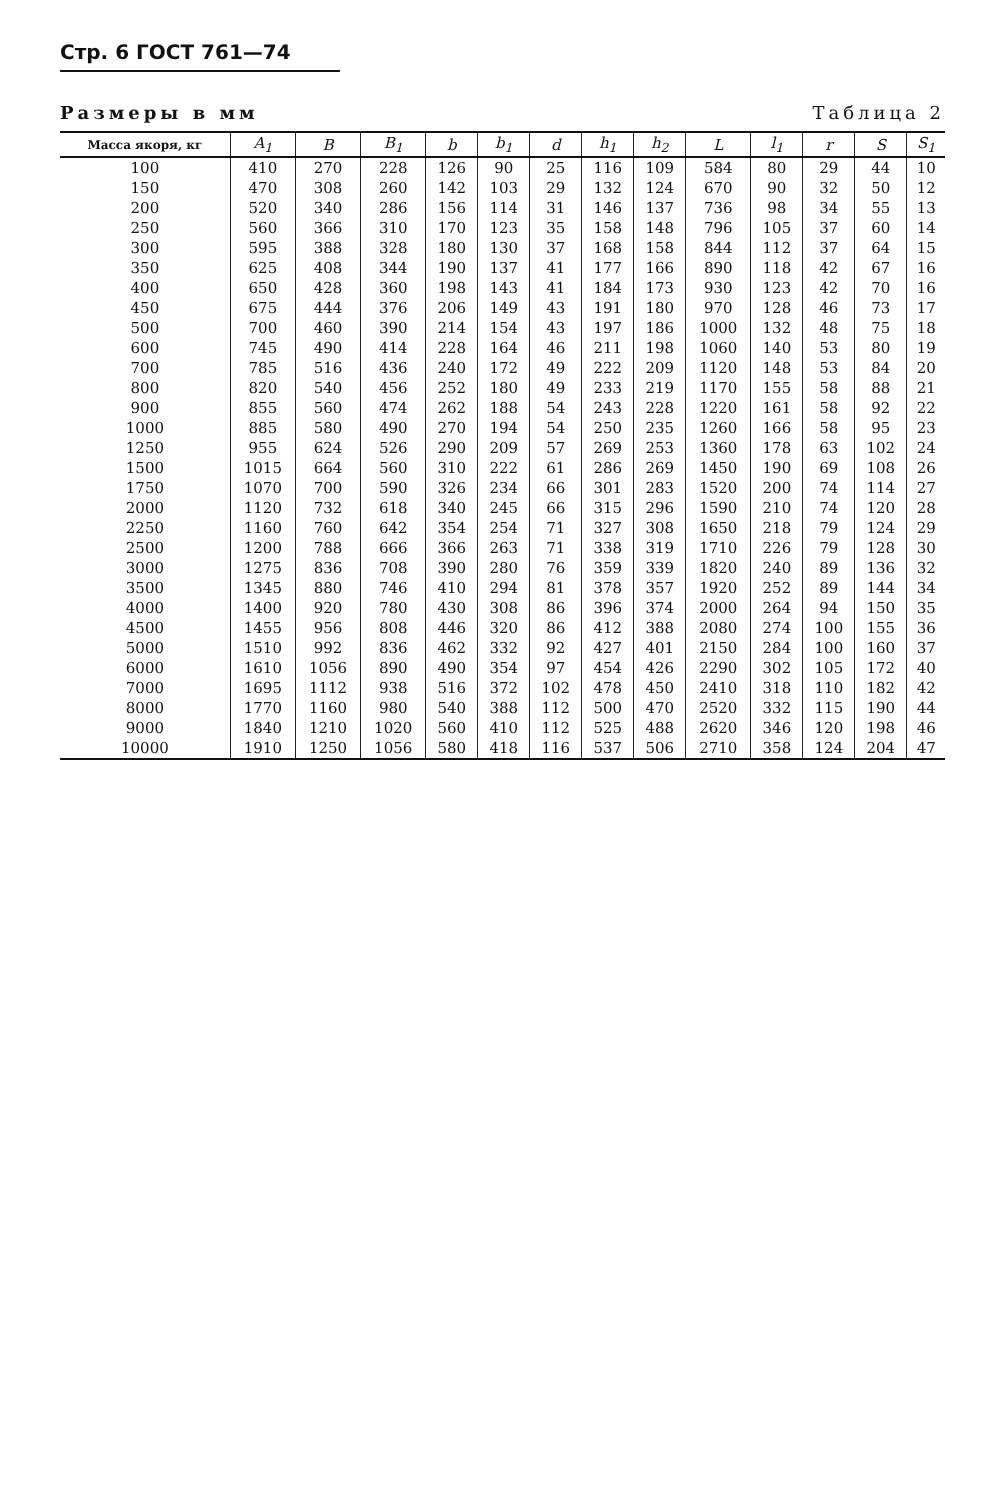Стр. 6 ГОСТ 761—74
Размеры в мм Таблица 2
| Масса якоря, кг | A<sub>1</sub> | B | B<sub>1</sub> | b | b<sub>1</sub> | d | h<sub>1</sub> | h<sub>2</sub> | L | l<sub>1</sub> | r | S | S<sub>1</sub> |
| --- | --- | --- | --- | --- | --- | --- | --- | --- | --- | --- | --- | --- | --- |
| 100 | 410 | 270 | 228 | 126 | 90 | 25 | 116 | 109 | 584 | 80 | 29 | 44 | 10 |
| 150 | 470 | 308 | 260 | 142 | 103 | 29 | 132 | 124 | 670 | 90 | 32 | 50 | 12 |
| 200 | 520 | 340 | 286 | 156 | 114 | 31 | 146 | 137 | 736 | 98 | 34 | 55 | 13 |
| 250 | 560 | 366 | 310 | 170 | 123 | 35 | 158 | 148 | 796 | 105 | 37 | 60 | 14 |
| 300 | 595 | 388 | 328 | 180 | 130 | 37 | 168 | 158 | 844 | 112 | 37 | 64 | 15 |
| 350 | 625 | 408 | 344 | 190 | 137 | 41 | 177 | 166 | 890 | 118 | 42 | 67 | 16 |
| 400 | 650 | 428 | 360 | 198 | 143 | 41 | 184 | 173 | 930 | 123 | 42 | 70 | 16 |
| 450 | 675 | 444 | 376 | 206 | 149 | 43 | 191 | 180 | 970 | 128 | 46 | 73 | 17 |
| 500 | 700 | 460 | 390 | 214 | 154 | 43 | 197 | 186 | 1000 | 132 | 48 | 75 | 18 |
| 600 | 745 | 490 | 414 | 228 | 164 | 46 | 211 | 198 | 1060 | 140 | 53 | 80 | 19 |
| 700 | 785 | 516 | 436 | 240 | 172 | 49 | 222 | 209 | 1120 | 148 | 53 | 84 | 20 |
| 800 | 820 | 540 | 456 | 252 | 180 | 49 | 233 | 219 | 1170 | 155 | 58 | 88 | 21 |
| 900 | 855 | 560 | 474 | 262 | 188 | 54 | 243 | 228 | 1220 | 161 | 58 | 92 | 22 |
| 1000 | 885 | 580 | 490 | 270 | 194 | 54 | 250 | 235 | 1260 | 166 | 58 | 95 | 23 |
| 1250 | 955 | 624 | 526 | 290 | 209 | 57 | 269 | 253 | 1360 | 178 | 63 | 102 | 24 |
| 1500 | 1015 | 664 | 560 | 310 | 222 | 61 | 286 | 269 | 1450 | 190 | 69 | 108 | 26 |
| 1750 | 1070 | 700 | 590 | 326 | 234 | 66 | 301 | 283 | 1520 | 200 | 74 | 114 | 27 |
| 2000 | 1120 | 732 | 618 | 340 | 245 | 66 | 315 | 296 | 1590 | 210 | 74 | 120 | 28 |
| 2250 | 1160 | 760 | 642 | 354 | 254 | 71 | 327 | 308 | 1650 | 218 | 79 | 124 | 29 |
| 2500 | 1200 | 788 | 666 | 366 | 263 | 71 | 338 | 319 | 1710 | 226 | 79 | 128 | 30 |
| 3000 | 1275 | 836 | 708 | 390 | 280 | 76 | 359 | 339 | 1820 | 240 | 89 | 136 | 32 |
| 3500 | 1345 | 880 | 746 | 410 | 294 | 81 | 378 | 357 | 1920 | 252 | 89 | 144 | 34 |
| 4000 | 1400 | 920 | 780 | 430 | 308 | 86 | 396 | 374 | 2000 | 264 | 94 | 150 | 35 |
| 4500 | 1455 | 956 | 808 | 446 | 320 | 86 | 412 | 388 | 2080 | 274 | 100 | 155 | 36 |
| 5000 | 1510 | 992 | 836 | 462 | 332 | 92 | 427 | 401 | 2150 | 284 | 100 | 160 | 37 |
| 6000 | 1610 | 1056 | 890 | 490 | 354 | 97 | 454 | 426 | 2290 | 302 | 105 | 172 | 40 |
| 7000 | 1695 | 1112 | 938 | 516 | 372 | 102 | 478 | 450 | 2410 | 318 | 110 | 182 | 42 |
| 8000 | 1770 | 1160 | 980 | 540 | 388 | 112 | 500 | 470 | 2520 | 332 | 115 | 190 | 44 |
| 9000 | 1840 | 1210 | 1020 | 560 | 410 | 112 | 525 | 488 | 2620 | 346 | 120 | 198 | 46 |
| 10000 | 1910 | 1250 | 1056 | 580 | 418 | 116 | 537 | 506 | 2710 | 358 | 124 | 204 | 47 |